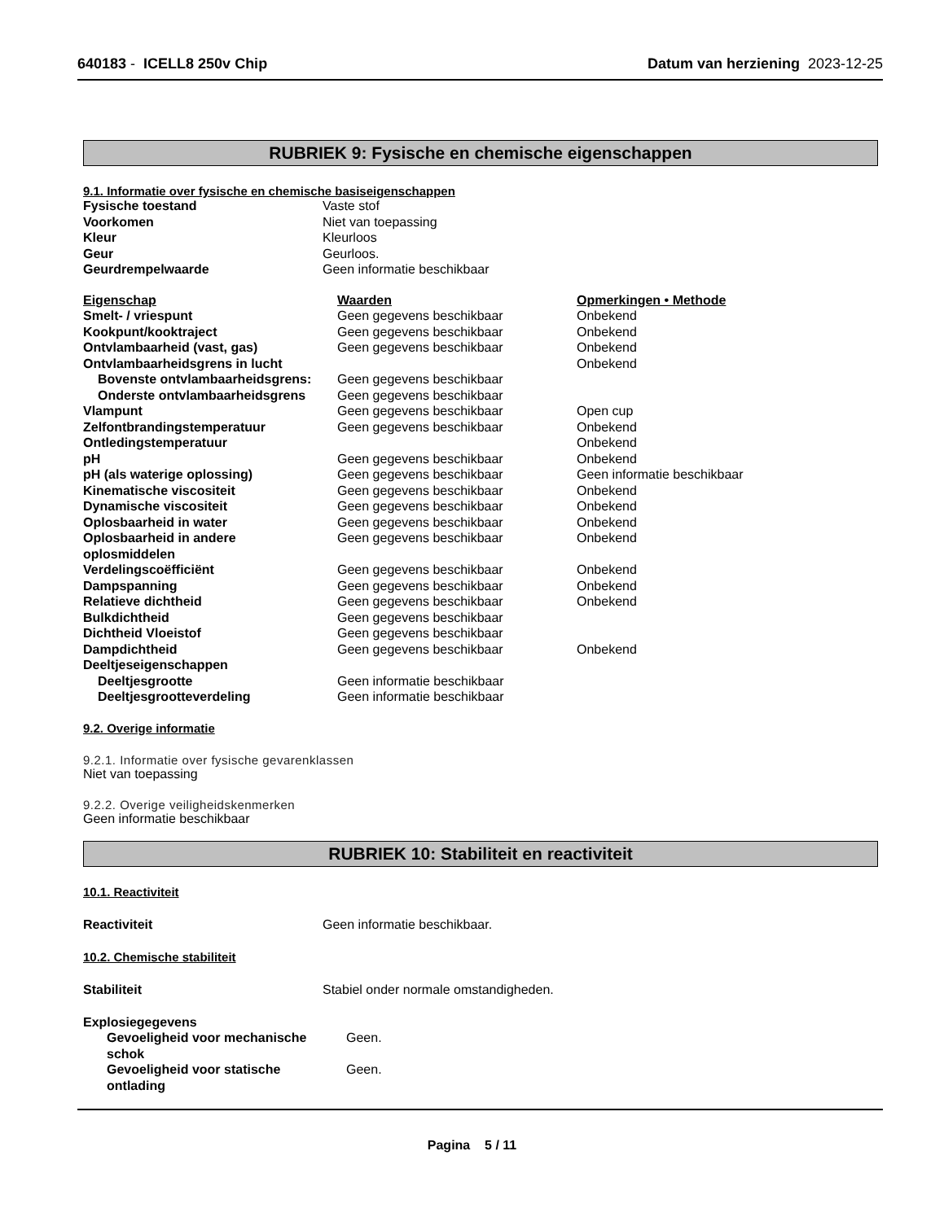640183 - ICELL8 250v Chip Datum van herziening 2023-12-25
RUBRIEK 9: Fysische en chemische eigenschappen
9.1. Informatie over fysische en chemische basiseigenschappen
| Fysische toestand | Vaste stof |
| Voorkomen | Niet van toepassing |
| Kleur | Kleurloos |
| Geur | Geurloos. |
| Geurdrempelwaarde | Geen informatie beschikbaar |
| Eigenschap | Waarden | Opmerkingen • Methode |
| Smelt- / vriespunt | Geen gegevens beschikbaar | Onbekend |
| Kookpunt/kooktraject | Geen gegevens beschikbaar | Onbekend |
| Ontvlambaarheid (vast, gas) | Geen gegevens beschikbaar | Onbekend |
| Ontvlambaarheidsgrens in lucht | | Onbekend |
| Bovenste ontvlambaarheidsgrens: | Geen gegevens beschikbaar | |
| Onderste ontvlambaarheidsgrens | Geen gegevens beschikbaar | |
| Vlampunt | Geen gegevens beschikbaar | Open cup |
| Zelfontbrandingstemperatuur | Geen gegevens beschikbaar | Onbekend |
| Ontledingstemperatuur | | Onbekend |
| pH | Geen gegevens beschikbaar | Onbekend |
| pH (als waterige oplossing) | Geen gegevens beschikbaar | Geen informatie beschikbaar |
| Kinematische viscositeit | Geen gegevens beschikbaar | Onbekend |
| Dynamische viscositeit | Geen gegevens beschikbaar | Onbekend |
| Oplosbaarheid in water | Geen gegevens beschikbaar | Onbekend |
| Oplosbaarheid in andere oplosmiddelen | Geen gegevens beschikbaar | Onbekend |
| Verdelingscoëfficiënt | Geen gegevens beschikbaar | Onbekend |
| Dampspanning | Geen gegevens beschikbaar | Onbekend |
| Relatieve dichtheid | Geen gegevens beschikbaar | Onbekend |
| Bulkdichtheid | Geen gegevens beschikbaar | |
| Dichtheid Vloeistof | Geen gegevens beschikbaar | |
| Dampdichtheid | Geen gegevens beschikbaar | Onbekend |
| Deeltjeseigenschappen | | |
| Deeltjesgrootte | Geen informatie beschikbaar | |
| Deeltjesgrootteverdeling | Geen informatie beschikbaar | |
9.2. Overige informatie
9.2.1. Informatie over fysische gevarenklassen
Niet van toepassing
9.2.2. Overige veiligheidskenmerken
Geen informatie beschikbaar
RUBRIEK 10: Stabiliteit en reactiviteit
10.1. Reactiviteit
| Reactiviteit | Geen informatie beschikbaar. |
10.2. Chemische stabiliteit
| Stabiliteit | Stabiel onder normale omstandigheden. |
| Explosiegegevens | |
| Gevoeligheid voor mechanische schok | Geen. |
| Gevoeligheid voor statische ontlading | Geen. |
Pagina 5 / 11